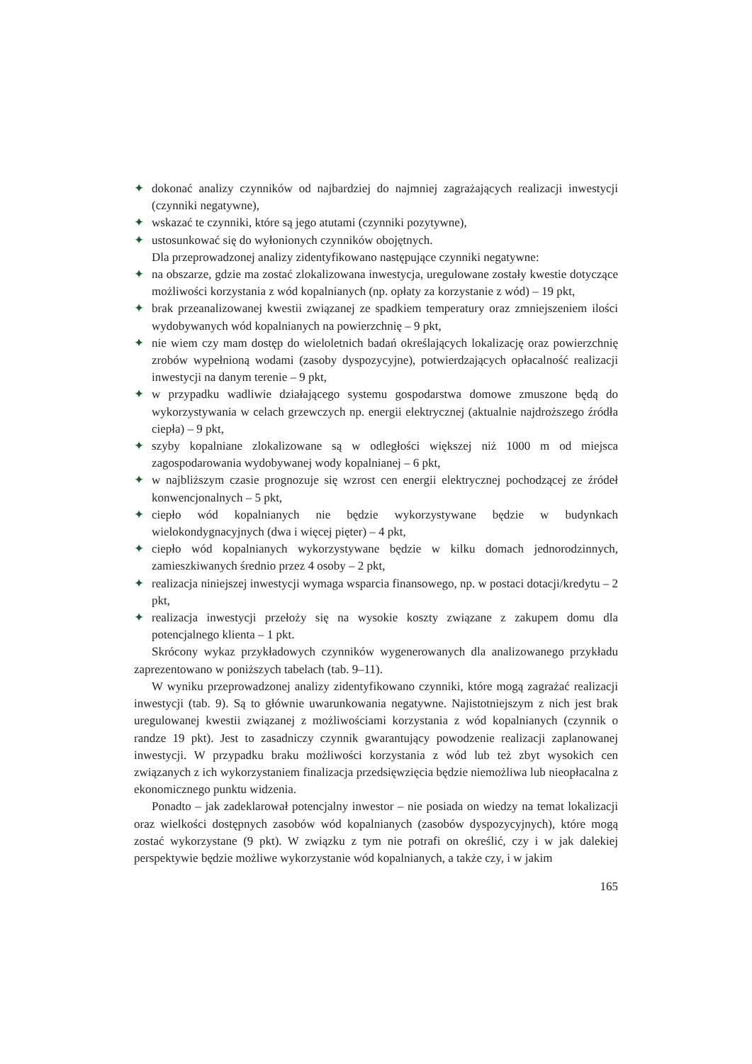✦ dokonać analizy czynników od najbardziej do najmniej zagrażających realizacji inwestycji (czynniki negatywne),
✦ wskazać te czynniki, które są jego atutami (czynniki pozytywne),
✦ ustosunkować się do wyłonionych czynników obojętnych.
Dla przeprowadzonej analizy zidentyfikowano następujące czynniki negatywne:
✦ na obszarze, gdzie ma zostać zlokalizowana inwestycja, uregulowane zostały kwestie dotyczące możliwości korzystania z wód kopalnianych (np. opłaty za korzystanie z wód) – 19 pkt,
✦ brak przeanalizowanej kwestii związanej ze spadkiem temperatury oraz zmniejszeniem ilości wydobywanych wód kopalnianych na powierzchnię – 9 pkt,
✦ nie wiem czy mam dostęp do wieloletnich badań określających lokalizację oraz powierzchnię zrobów wypełnioną wodami (zasoby dyspozycyjne), potwierdzających opłacalność realizacji inwestycji na danym terenie – 9 pkt,
✦ w przypadku wadliwie działającego systemu gospodarstwa domowe zmuszone będą do wykorzystywania w celach grzewczych np. energii elektrycznej (aktualnie najdroższego źródła ciepła) – 9 pkt,
✦ szyby kopalniane zlokalizowane są w odległości większej niż 1000 m od miejsca zagospodarowania wydobywanej wody kopalnianej – 6 pkt,
✦ w najbliższym czasie prognozuje się wzrost cen energii elektrycznej pochodzącej ze źródeł konwencjonalnych – 5 pkt,
✦ ciepło wód kopalnianych nie będzie wykorzystywane będzie w budynkach wielokondygnacyjnych (dwa i więcej pięter) – 4 pkt,
✦ ciepło wód kopalnianych wykorzystywane będzie w kilku domach jednorodzinnych, zamieszkiwanych średnio przez 4 osoby – 2 pkt,
✦ realizacja niniejszej inwestycji wymaga wsparcia finansowego, np. w postaci dotacji/kredytu – 2 pkt,
✦ realizacja inwestycji przełoży się na wysokie koszty związane z zakupem domu dla potencjalnego klienta – 1 pkt.
Skrócony wykaz przykładowych czynników wygenerowanych dla analizowanego przykładu zaprezentowano w poniższych tabelach (tab. 9–11).
W wyniku przeprowadzonej analizy zidentyfikowano czynniki, które mogą zagrażać realizacji inwestycji (tab. 9). Są to głównie uwarunkowania negatywne. Najistotniejszym z nich jest brak uregulowanej kwestii związanej z możliwościami korzystania z wód kopalnianych (czynnik o randze 19 pkt). Jest to zasadniczy czynnik gwarantujący powodzenie realizacji zaplanowanej inwestycji. W przypadku braku możliwości korzystania z wód lub też zbyt wysokich cen związanych z ich wykorzystaniem finalizacja przedsięwzięcia będzie niemożliwa lub nieopłacalna z ekonomicznego punktu widzenia.
Ponadto – jak zadeklarował potencjalny inwestor – nie posiada on wiedzy na temat lokalizacji oraz wielkości dostępnych zasobów wód kopalnianych (zasobów dyspozycyjnych), które mogą zostać wykorzystane (9 pkt). W związku z tym nie potrafi on określić, czy i w jak dalekiej perspektywie będzie możliwe wykorzystanie wód kopalnianych, a także czy, i w jakim
165